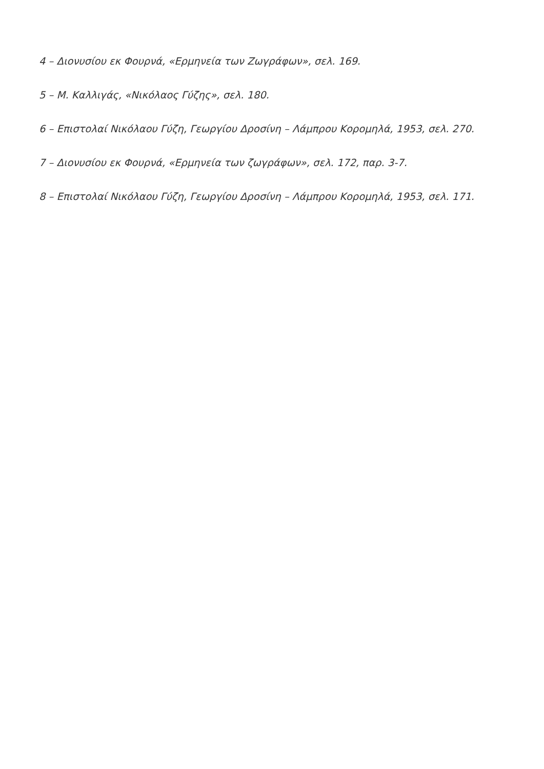4 – Διονυσίου εκ Φουρνά, «Ερμηνεία των Ζωγράφων», σελ. 169.
5 – Μ. Καλλιγάς, «Νικόλαος Γύζης», σελ. 180.
6 – Επιστολαί Νικόλαου Γύζη, Γεωργίου Δροσίνη – Λάμπρου Κορομηλά, 1953, σελ. 270.
7 – Διονυσίου εκ Φουρνά, «Ερμηνεία των ζωγράφων», σελ. 172, παρ. 3-7.
8 – Επιστολαί Νικόλαου Γύζη, Γεωργίου Δροσίνη – Λάμπρου Κορομηλά, 1953, σελ. 171.